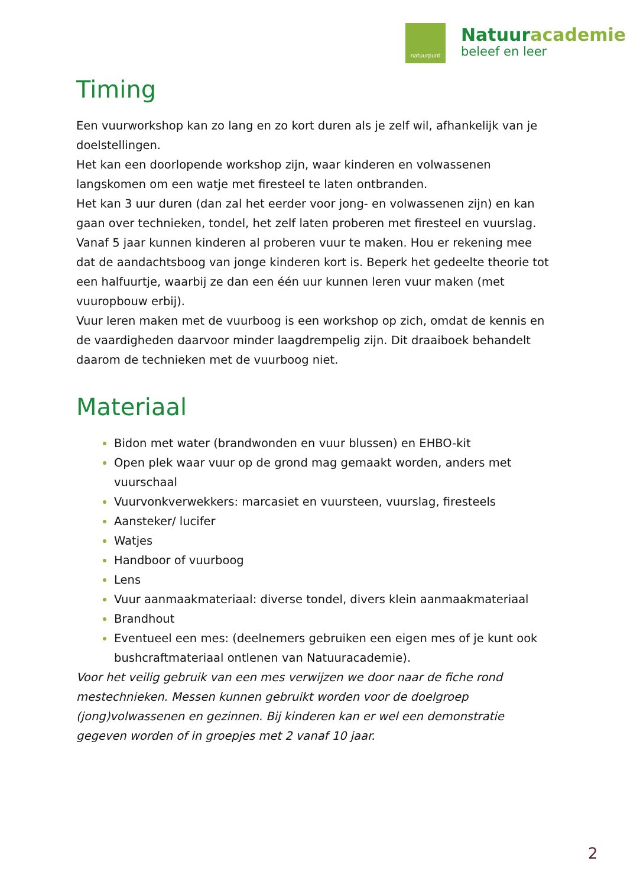natuurpunt
Natuuracademie
beleef en leer
Timing
Een vuurworkshop kan zo lang en zo kort duren als je zelf wil, afhankelijk van je doelstellingen.
Het kan een doorlopende workshop zijn, waar kinderen en volwassenen langskomen om een watje met firesteel te laten ontbranden.
Het kan 3 uur duren (dan zal het eerder voor jong- en volwassenen zijn) en kan gaan over technieken, tondel, het zelf laten proberen met firesteel en vuurslag.
Vanaf 5 jaar kunnen kinderen al proberen vuur te maken. Hou er rekening mee dat de aandachtsboog van jonge kinderen kort is. Beperk het gedeelte theorie tot een halfuurtje, waarbij ze dan een één uur kunnen leren vuur maken (met vuuropbouw erbij).
Vuur leren maken met de vuurboog is een workshop op zich, omdat de kennis en de vaardigheden daarvoor minder laagdrempelig zijn. Dit draaiboek behandelt daarom de technieken met de vuurboog niet.
Materiaal
Bidon met water (brandwonden en vuur blussen) en EHBO-kit
Open plek waar vuur op de grond mag gemaakt worden, anders met vuurschaal
Vuurvonkverwekkers: marcasiet en vuursteen, vuurslag, firesteels
Aansteker/ lucifer
Watjes
Handboor of vuurboog
Lens
Vuur aanmaakmateriaal: diverse tondel, divers klein aanmaakmateriaal
Brandhout
Eventueel een mes: (deelnemers gebruiken een eigen mes of je kunt ook bushcraftmateriaal ontlenen van Natuuracademie).
Voor het veilig gebruik van een mes verwijzen we door naar de fiche rond mestechnieken. Messen kunnen gebruikt worden voor de doelgroep (jong)volwassenen en gezinnen. Bij kinderen kan er wel een demonstratie gegeven worden of in groepjes met 2 vanaf 10 jaar.
2